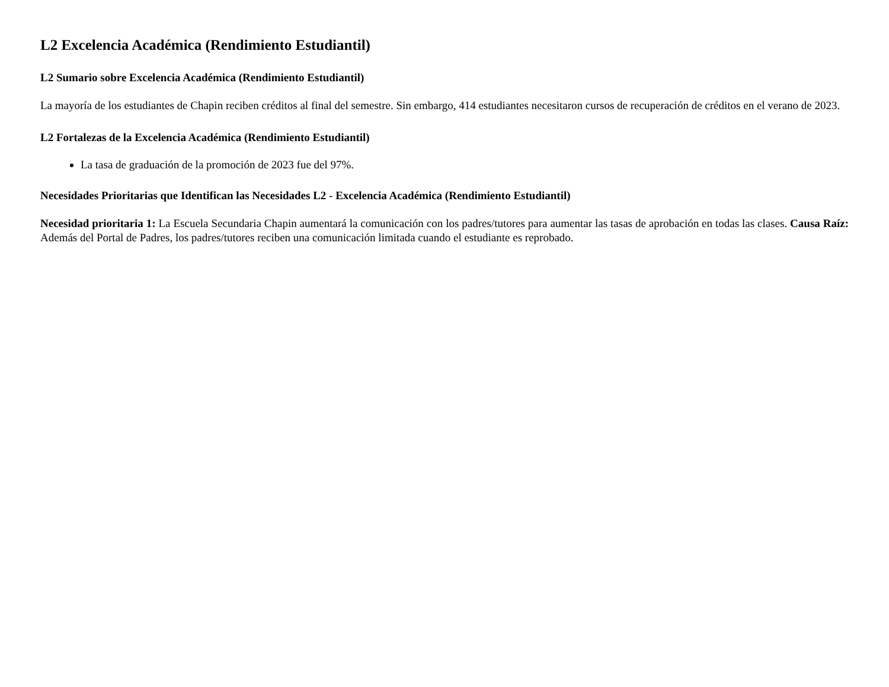L2 Excelencia Académica (Rendimiento Estudiantil)
L2 Sumario sobre Excelencia Académica (Rendimiento Estudiantil)
La mayoría de los estudiantes de Chapin reciben créditos al final del semestre. Sin embargo, 414 estudiantes necesitaron cursos de recuperación de créditos en el verano de 2023.
L2 Fortalezas de la Excelencia Académica (Rendimiento Estudiantil)
La tasa de graduación de la promoción de 2023 fue del 97%.
Necesidades Prioritarias que Identifican las Necesidades L2 - Excelencia Académica (Rendimiento Estudiantil)
Necesidad prioritaria 1: La Escuela Secundaria Chapin aumentará la comunicación con los padres/tutores para aumentar las tasas de aprobación en todas las clases. Causa Raíz: Además del Portal de Padres, los padres/tutores reciben una comunicación limitada cuando el estudiante es reprobado.